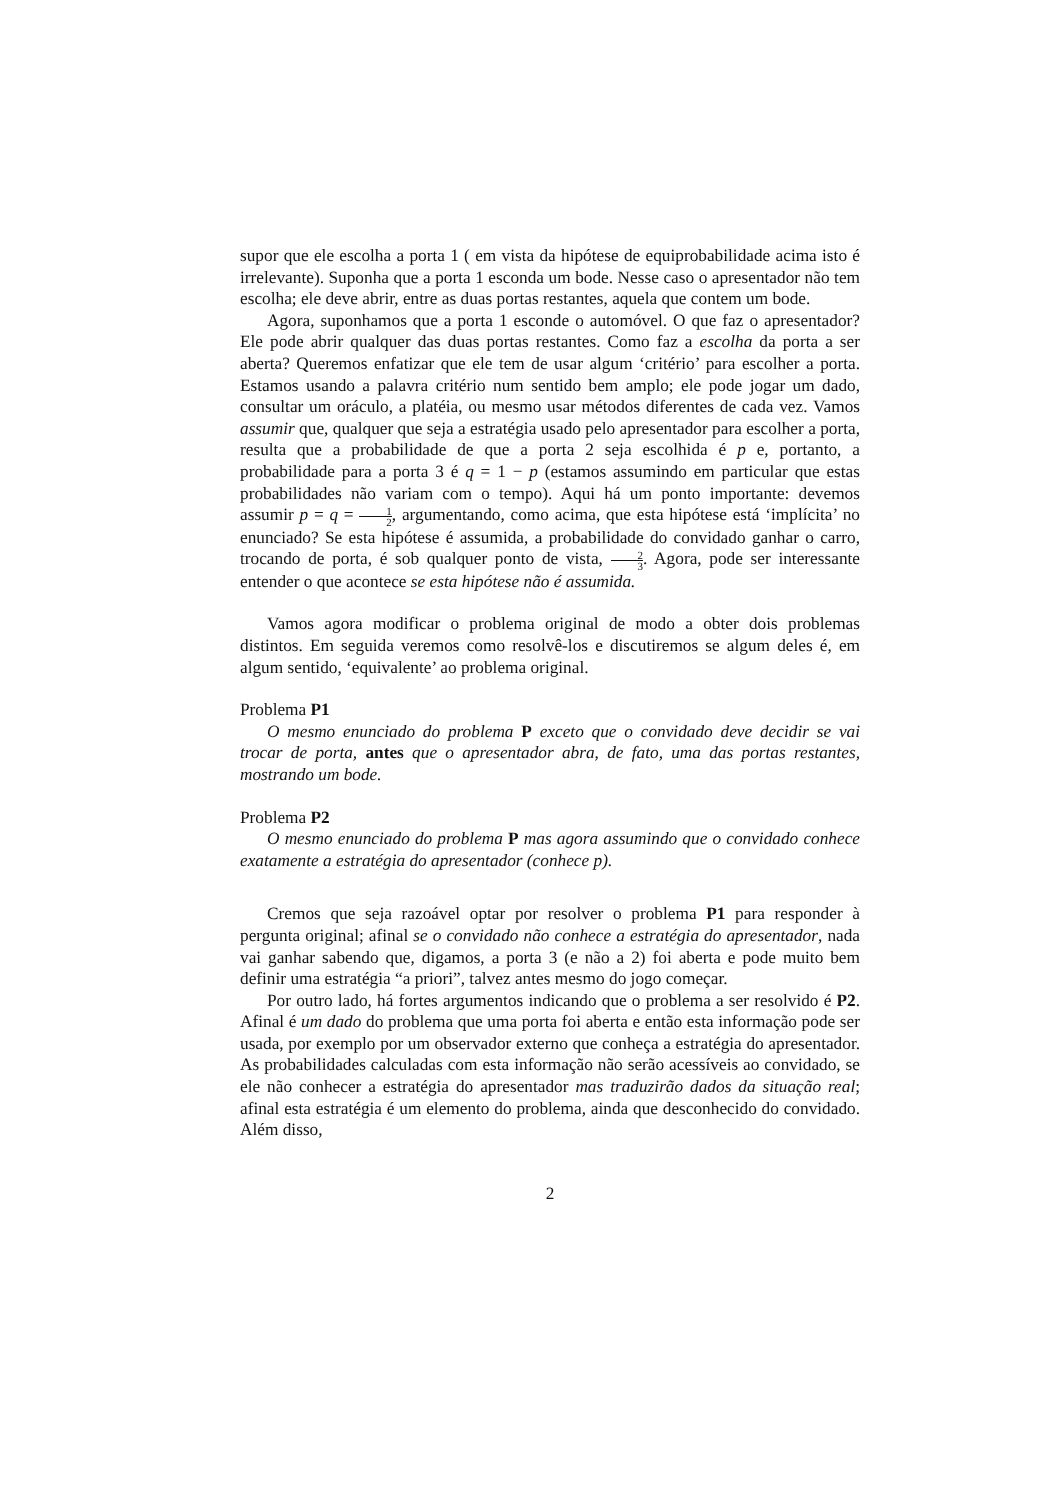supor que ele escolha a porta 1 ( em vista da hipótese de equiprobabilidade acima isto é irrelevante). Suponha que a porta 1 esconda um bode. Nesse caso o apresentador não tem escolha; ele deve abrir, entre as duas portas restantes, aquela que contem um bode.
Agora, suponhamos que a porta 1 esconde o automóvel. O que faz o apresentador? Ele pode abrir qualquer das duas portas restantes. Como faz a escolha da porta a ser aberta? Queremos enfatizar que ele tem de usar algum ‘critério’ para escolher a porta. Estamos usando a palavra critério num sentido bem amplo; ele pode jogar um dado, consultar um oráculo, a platéia, ou mesmo usar métodos diferentes de cada vez. Vamos assumir que, qualquer que seja a estratégia usado pelo apresentador para escolher a porta, resulta que a probabilidade de que a porta 2 seja escolhida é p e, portanto, a probabilidade para a porta 3 é q = 1 − p (estamos assumindo em particular que estas probabilidades não variam com o tempo). Aqui há um ponto importante: devemos assumir p = q = 1 2, argumentando, como acima, que esta hipótese está ‘implícita’ no enunciado? Se esta hipótese é assumida, a probabilidade do convidado ganhar o carro, trocando de porta, é sob qualquer ponto de vista, 2 3. Agora, pode ser interessante entender o que acontece se esta hipótese não é assumida.
Vamos agora modificar o problema original de modo a obter dois problemas distintos. Em seguida veremos como resolvê-los e discutiremos se algum deles é, em algum sentido, ‘equivalente’ ao problema original.
Problema P1
O mesmo enunciado do problema P exceto que o convidado deve decidir se vai trocar de porta, antes que o apresentador abra, de fato, uma das portas restantes, mostrando um bode.
Problema P2
O mesmo enunciado do problema P mas agora assumindo que o convidado conhece exatamente a estratégia do apresentador (conhece p).
Cremos que seja razoável optar por resolver o problema P1 para responder à pergunta original; afinal se o convidado não conhece a estratégia do apresentador, nada vai ganhar sabendo que, digamos, a porta 3 (e não a 2) foi aberta e pode muito bem definir uma estratégia “a priori”, talvez antes mesmo do jogo começar.
Por outro lado, há fortes argumentos indicando que o problema a ser resolvido é P2. Afinal é um dado do problema que uma porta foi aberta e então esta informação pode ser usada, por exemplo por um observador externo que conheça a estratégia do apresentador. As probabilidades calculadas com esta informação não serão acessíveis ao convidado, se ele não conhecer a estratégia do apresentador mas traduzirão dados da situação real; afinal esta estratégia é um elemento do problema, ainda que desconhecido do convidado. Além disso,
2